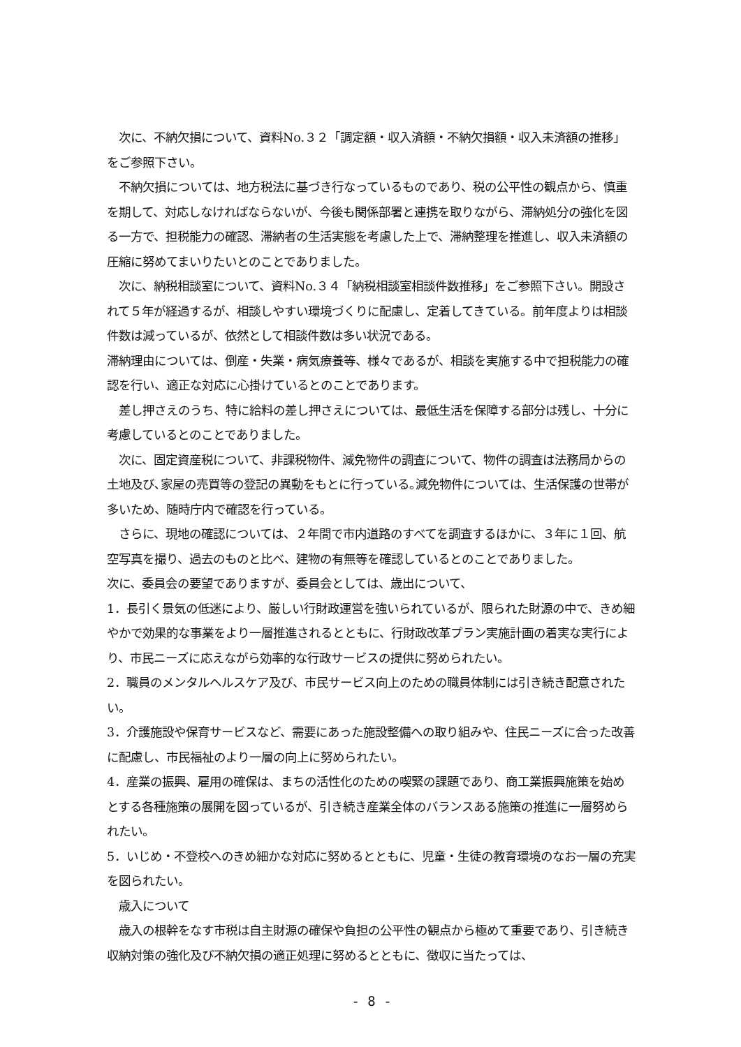次に、不納欠損について、資料No.３２「調定額・収入済額・不納欠損額・収入未済額の推移」をご参照下さい。
　不納欠損については、地方税法に基づき行なっているものであり、税の公平性の観点から、慎重を期して、対応しなければならないが、今後も関係部署と連携を取りながら、滞納処分の強化を図る一方で、担税能力の確認、滞納者の生活実態を考慮した上で、滞納整理を推進し、収入未済額の圧縮に努めてまいりたいとのことでありました。
　次に、納税相談室について、資料No.３４「納税相談室相談件数推移」をご参照下さい。開設されて５年が経過するが、相談しやすい環境づくりに配慮し、定着してきている。前年度よりは相談件数は減っているが、依然として相談件数は多い状況である。
滞納理由については、倒産・失業・病気療養等、様々であるが、相談を実施する中で担税能力の確認を行い、適正な対応に心掛けているとのことであります。
　差し押さえのうち、特に給料の差し押さえについては、最低生活を保障する部分は残し、十分に考慮しているとのことでありました。
　次に、固定資産税について、非課税物件、減免物件の調査について、物件の調査は法務局からの土地及び､家屋の売買等の登記の異動をもとに行っている｡減免物件については、生活保護の世帯が多いため、随時庁内で確認を行っている。
　さらに、現地の確認については、２年間で市内道路のすべてを調査するほかに、３年に１回、航空写真を撮り、過去のものと比べ、建物の有無等を確認しているとのことでありました。
次に、委員会の要望でありますが、委員会としては、歳出について、
1．長引く景気の低迷により、厳しい行財政運営を強いられているが、限られた財源の中で、きめ細やかで効果的な事業をより一層推進されるとともに、行財政改革プラン実施計画の着実な実行により、市民ニーズに応えながら効率的な行政サービスの提供に努められたい。
2．職員のメンタルヘルスケア及び、市民サービス向上のための職員体制には引き続き配意されたい。
3．介護施設や保育サービスなど、需要にあった施設整備への取り組みや、住民ニーズに合った改善に配慮し、市民福祉のより一層の向上に努められたい。
4．産業の振興、雇用の確保は、まちの活性化のための喫緊の課題であり、商工業振興施策を始めとする各種施策の展開を図っているが、引き続き産業全体のバランスある施策の推進に一層努められたい。
5．いじめ・不登校へのきめ細かな対応に努めるとともに、児童・生徒の教育環境のなお一層の充実を図られたい。
　歳入について
　歳入の根幹をなす市税は自主財源の確保や負担の公平性の観点から極めて重要であり、引き続き収納対策の強化及び不納欠損の適正処理に努めるとともに、徴収に当たっては、
- 8 -